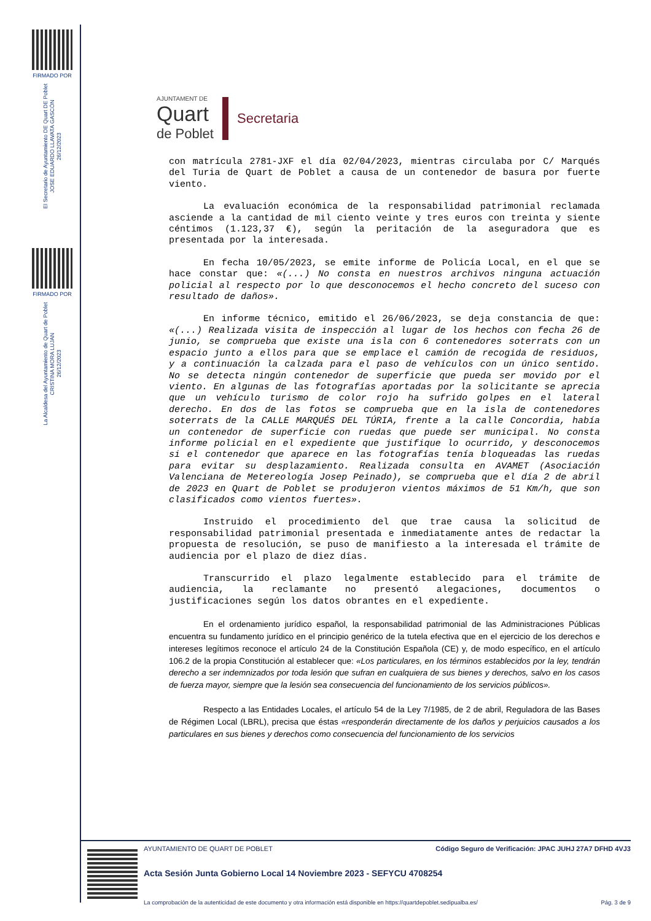FIRMADO POR
El Secretario de Ayuntamiento DE Quart DE Poblet
JOSE EDUARDO LLAVATA GASCÓN
26/12/2023
FIRMADO POR
La Alcaldesa del Ayuntamiento de Quart de Poblet
CRISTINA MORA LUJAN
26/12/2023
AJUNTAMENT DE
Quart
de Poblet
Secretaria
con matrícula 2781-JXF el día 02/04/2023, mientras circulaba por C/ Marqués del Turia de Quart de Poblet a causa de un contenedor de basura por fuerte viento.
La evaluación económica de la responsabilidad patrimonial reclamada asciende a la cantidad de mil ciento veinte y tres euros con treinta y siente céntimos (1.123,37 €), según la peritación de la aseguradora que es presentada por la interesada.
En fecha 10/05/2023, se emite informe de Policía Local, en el que se hace constar que: «(...) No consta en nuestros archivos ninguna actuación policial al respecto por lo que desconocemos el hecho concreto del suceso con resultado de daños».
En informe técnico, emitido el 26/06/2023, se deja constancia de que: «(...) Realizada visita de inspección al lugar de los hechos con fecha 26 de junio, se comprueba que existe una isla con 6 contenedores soterrats con un espacio junto a ellos para que se emplace el camión de recogida de residuos, y a continuación la calzada para el paso de vehículos con un único sentido. No se detecta ningún contenedor de superficie que pueda ser movido por el viento. En algunas de las fotografías aportadas por la solicitante se aprecia que un vehículo turismo de color rojo ha sufrido golpes en el lateral derecho. En dos de las fotos se comprueba que en la isla de contenedores soterrats de la CALLE MARQUÉS DEL TÚRIA, frente a la calle Concordia, había un contenedor de superficie con ruedas que puede ser municipal. No consta informe policial en el expediente que justifique lo ocurrido, y desconocemos si el contenedor que aparece en las fotografías tenía bloqueadas las ruedas para evitar su desplazamiento. Realizada consulta en AVAMET (Asociación Valenciana de Metereología Josep Peinado), se comprueba que el día 2 de abril de 2023 en Quart de Poblet se produjeron vientos máximos de 51 Km/h, que son clasificados como vientos fuertes».
Instruido el procedimiento del que trae causa la solicitud de responsabilidad patrimonial presentada e inmediatamente antes de redactar la propuesta de resolución, se puso de manifiesto a la interesada el trámite de audiencia por el plazo de diez días.
Transcurrido el plazo legalmente establecido para el trámite de audiencia, la reclamante no presentó alegaciones, documentos o justificaciones según los datos obrantes en el expediente.
En el ordenamiento jurídico español, la responsabilidad patrimonial de las Administraciones Públicas encuentra su fundamento jurídico en el principio genérico de la tutela efectiva que en el ejercicio de los derechos e intereses legítimos reconoce el artículo 24 de la Constitución Española (CE) y, de modo específico, en el artículo 106.2 de la propia Constitución al establecer que: «Los particulares, en los términos establecidos por la ley, tendrán derecho a ser indemnizados por toda lesión que sufran en cualquiera de sus bienes y derechos, salvo en los casos de fuerza mayor, siempre que la lesión sea consecuencia del funcionamiento de los servicios públicos».
Respecto a las Entidades Locales, el artículo 54 de la Ley 7/1985, de 2 de abril, Reguladora de las Bases de Régimen Local (LBRL), precisa que éstas «responderán directamente de los daños y perjuicios causados a los particulares en sus bienes y derechos como consecuencia del funcionamiento de los servicios
AYUNTAMIENTO DE QUART DE POBLET Código Seguro de Verificación: JPAC JUHJ 27A7 DFHD 4VJ3
Acta Sesión Junta Gobierno Local 14 Noviembre 2023 - SEFYCU 4708254
La comprobación de la autenticidad de este documento y otra información está disponible en https://quartdepoblet.sedipualba.es/ Pág. 3 de 9